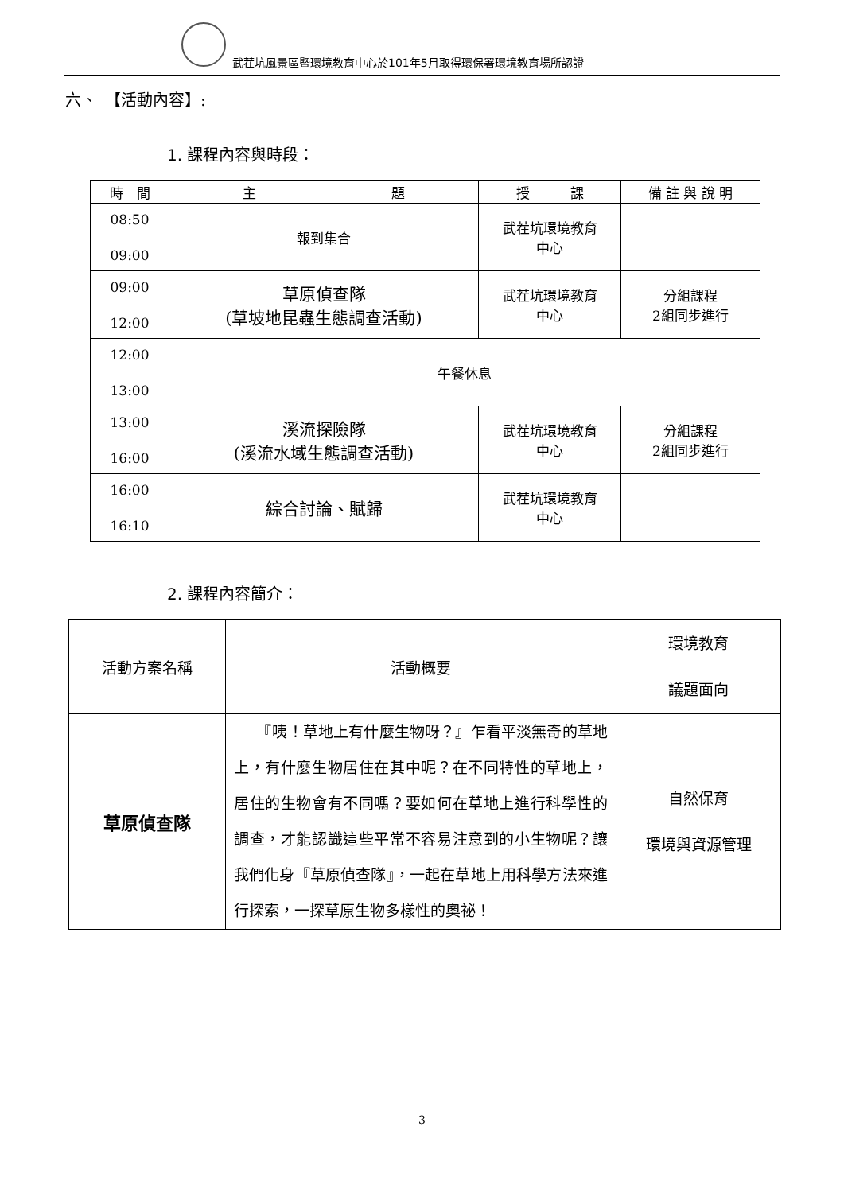武茬坑風景區暨環境教育中心於101年5月取得環保署環境教育場所認證
六、　【活動內容】:
1. 課程內容與時段：
| 時 間 | 主 題 | 授 課 | 備 註 與 說 明 |
| --- | --- | --- | --- |
| 08:50 ｜ 09:00 | 報到集合 | 武茬坑環境教育 中心 | |
| 09:00 ｜ 12:00 | 草原偵查隊 (草坡地昆蟲生態調查活動) | 武茬坑環境教育 中心 | 分組課程 2組同步進行 |
| 12:00 ｜ 13:00 | 午餐休息 | | |
| 13:00 ｜ 16:00 | 溪流探險隊 (溪流水域生態調查活動) | 武茬坑環境教育 中心 | 分組課程 2組同步進行 |
| 16:00 ｜ 16:10 | 綜合討論、賦歸 | 武茬坑環境教育 中心 | |
2. 課程內容簡介：
| 活動方案名稱 | 活動概要 | 環境教育 議題面向 |
| --- | --- | --- |
| 草原偵查隊 | 『咦！草地上有什麼生物呀？』乍看平淡無奇的草地上，有什麼生物居住在其中呢？在不同特性的草地上，居住的生物會有不同嗎？要如何在草地上進行科學性的調查，才能認識這些平常不容易注意到的小生物呢？讓我們化身『草原偵查隊』，一起在草地上用科學方法來進行探索，一探草原生物多樣性的奧祕！ | 自然保育 環境與資源管理 |
3